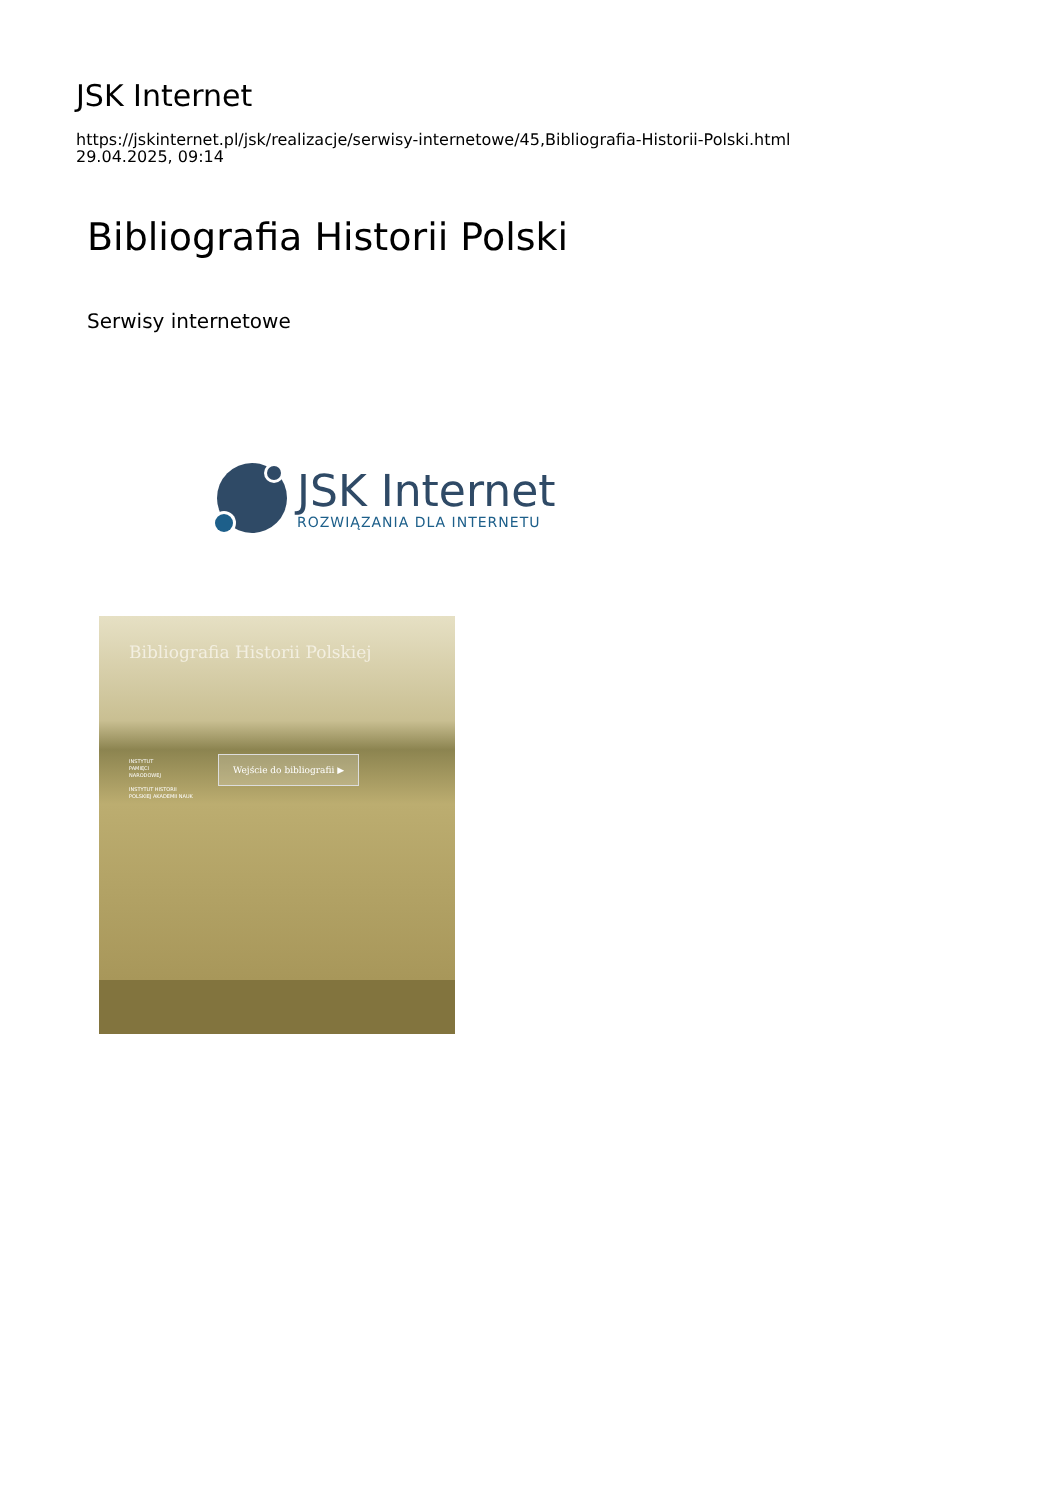JSK Internet
https://jskinternet.pl/jsk/realizacje/serwisy-internetowe/45,Bibliografia-Historii-Polski.html
29.04.2025, 09:14
Bibliografia Historii Polski
Serwisy internetowe
JSK Internet
ROZWIĄZANIA DLA INTERNETU
Bibliografia Historii Polskiej
INSTYTUT
PAMIĘCI
NARODOWEJ
INSTYTUT HISTORII
POLSKIEJ AKADEMII NAUK
Wejście do bibliografii ▶